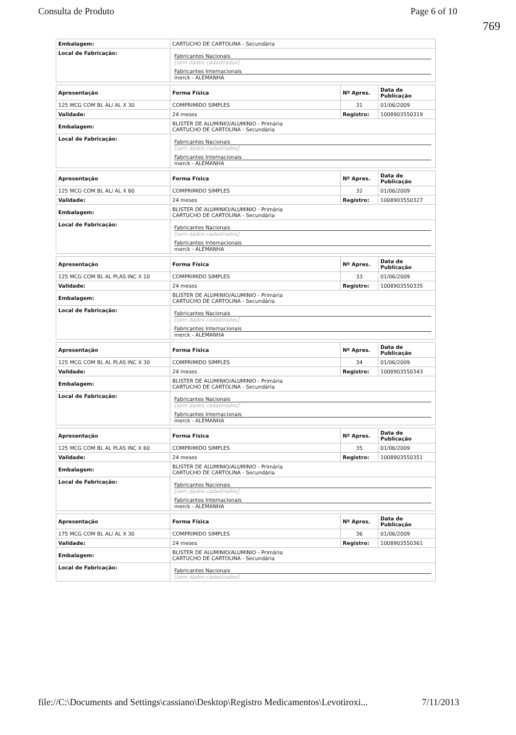Consulta de Produto Page 6 of 10
769
| Embalagem: | CARTUCHO DE CARTOLINA - Secundária |
| Local de Fabricação: | Fabricantes Nacionais [sem dados cadastrados] Fabricantes Internacionais merck - ALEMANHA |
| Apresentação | Forma Física | Nº Apres. | Data de Publicação |
| --- | --- | --- | --- |
| 125 MCG COM BL AL/ AL X 30 | COMPRIMIDO SIMPLES | 31 | 01/06/2009 |
| Validade: | 24 meses | Registro: | 1008903550319 |
| Embalagem: | BLISTER DE ALUMINIO/ALUMINIO - Primária CARTUCHO DE CARTOLINA - Secundária | | |
| Local de Fabricação: | Fabricantes Nacionais [sem dados cadastrados] Fabricantes Internacionais merck - ALEMANHA | | |
| Apresentação | Forma Física | Nº Apres. | Data de Publicação |
| --- | --- | --- | --- |
| 125 MCG COM BL AL/ AL X 60 | COMPRIMIDO SIMPLES | 32 | 01/06/2009 |
| Validade: | 24 meses | Registro: | 1008903550327 |
| Embalagem: | BLISTER DE ALUMINIO/ALUMINIO - Primária CARTUCHO DE CARTOLINA - Secundária | | |
| Local de Fabricação: | Fabricantes Nacionais [sem dados cadastrados] Fabricantes Internacionais merck - ALEMANHA | | |
| Apresentação | Forma Física | Nº Apres. | Data de Publicação |
| --- | --- | --- | --- |
| 125 MCG COM BL AL PLAS INC X 10 | COMPRIMIDO SIMPLES | 33 | 01/06/2009 |
| Validade: | 24 meses | Registro: | 1008903550335 |
| Embalagem: | BLISTER DE ALUMINIO/ALUMINIO - Primária CARTUCHO DE CARTOLINA - Secundária | | |
| Local de Fabricação: | Fabricantes Nacionais [sem dados cadastrados] Fabricantes Internacionais merck - ALEMANHA | | |
| Apresentação | Forma Física | Nº Apres. | Data de Publicação |
| --- | --- | --- | --- |
| 125 MCG COM BL AL PLAS INC X 30 | COMPRIMIDO SIMPLES | 34 | 01/06/2009 |
| Validade: | 24 meses | Registro: | 1008903550343 |
| Embalagem: | BLISTER DE ALUMINIO/ALUMINIO - Primária CARTUCHO DE CARTOLINA - Secundária | | |
| Local de Fabricação: | Fabricantes Nacionais [sem dados cadastrados] Fabricantes Internacionais merck - ALEMANHA | | |
| Apresentação | Forma Física | Nº Apres. | Data de Publicação |
| --- | --- | --- | --- |
| 125 MCG COM BL AL PLAS INC X 60 | COMPRIMIDO SIMPLES | 35 | 01/06/2009 |
| Validade: | 24 meses | Registro: | 1008903550351 |
| Embalagem: | BLISTER DE ALUMINIO/ALUMINIO - Primária CARTUCHO DE CARTOLINA - Secundária | | |
| Local de Fabricação: | Fabricantes Nacionais [sem dados cadastrados] Fabricantes Internacionais merck - ALEMANHA | | |
| Apresentação | Forma Física | Nº Apres. | Data de Publicação |
| --- | --- | --- | --- |
| 175 MCG COM BL AL/ AL X 30 | COMPRIMIDO SIMPLES | 36 | 01/06/2009 |
| Validade: | 24 meses | Registro: | 1008903550361 |
| Embalagem: | BLISTER DE ALUMINIO/ALUMINIO - Primária CARTUCHO DE CARTOLINA - Secundária | | |
| Local de Fabricação: | Fabricantes Nacionais [sem dados cadastrados] | | |
file://C:\Documents and Settings\cassiano\Desktop\Registro Medicamentos\Levotiroxi... 7/11/2013